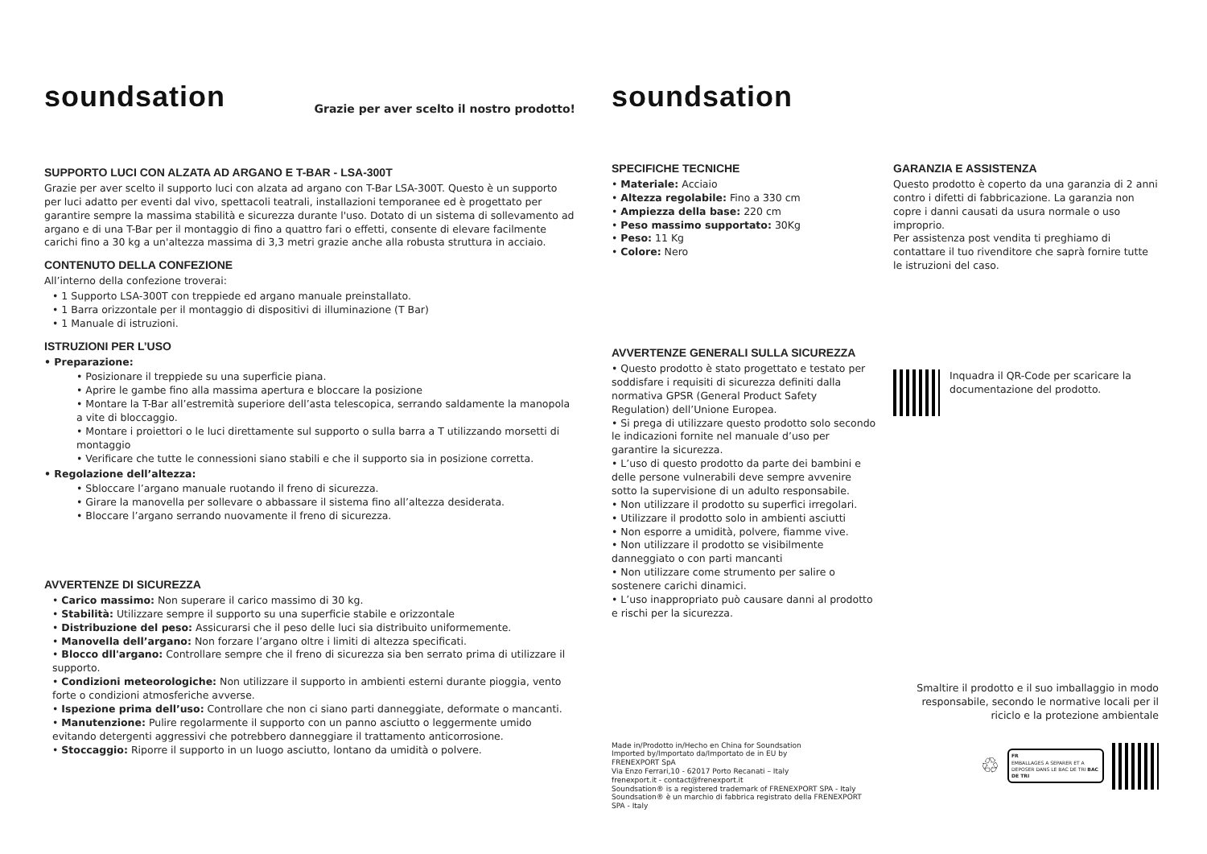soundsation Grazie per aver scelto il nostro prodotto!
SUPPORTO LUCI CON ALZATA AD ARGANO E T-BAR - LSA-300T
Grazie per aver scelto il supporto luci con alzata ad argano con T-Bar LSA-300T. Questo è un supporto per luci adatto per eventi dal vivo, spettacoli teatrali, installazioni temporanee ed è progettato per garantire sempre la massima stabilità e sicurezza durante l'uso. Dotato di un sistema di sollevamento ad argano e di una T-Bar per il montaggio di fino a quattro fari o effetti, consente di elevare facilmente carichi fino a 30 kg a un'altezza massima di 3,3 metri grazie anche alla robusta struttura in acciaio.
CONTENUTO DELLA CONFEZIONE
All’interno della confezione troverai:
• 1 Supporto LSA-300T con treppiede ed argano manuale preinstallato.
• 1 Barra orizzontale per il montaggio di dispositivi di illuminazione (T Bar)
• 1 Manuale di istruzioni.
ISTRUZIONI PER L’USO
• Preparazione:
• Posizionare il treppiede su una superficie piana.
• Aprire le gambe fino alla massima apertura e bloccare la posizione
• Montare la T-Bar all’estremità superiore dell’asta telescopica, serrando saldamente la manopola a vite di bloccaggio.
• Montare i proiettori o le luci direttamente sul supporto o sulla barra a T utilizzando morsetti di montaggio
• Verificare che tutte le connessioni siano stabili e che il supporto sia in posizione corretta.
• Regolazione dell’altezza:
• Sbloccare l’argano manuale ruotando il freno di sicurezza.
• Girare la manovella per sollevare o abbassare il sistema fino all’altezza desiderata.
• Bloccare l’argano serrando nuovamente il freno di sicurezza.
AVVERTENZE DI SICUREZZA
• Carico massimo: Non superare il carico massimo di 30 kg.
• Stabilità: Utilizzare sempre il supporto su una superficie stabile e orizzontale
• Distribuzione del peso: Assicurarsi che il peso delle luci sia distribuito uniformemente.
• Manovella dell’argano: Non forzare l’argano oltre i limiti di altezza specificati.
• Blocco dll'argano: Controllare sempre che il freno di sicurezza sia ben serrato prima di utilizzare il supporto.
• Condizioni meteorologiche: Non utilizzare il supporto in ambienti esterni durante pioggia, vento forte o condizioni atmosferiche avverse.
• Ispezione prima dell’uso: Controllare che non ci siano parti danneggiate, deformate o mancanti.
• Manutenzione: Pulire regolarmente il supporto con un panno asciutto o leggermente umido evitando detergenti aggressivi che potrebbero danneggiare il trattamento anticorrosione.
• Stoccaggio: Riporre il supporto in un luogo asciutto, lontano da umidità o polvere.
soundsation
SPECIFICHE TECNICHE
• Materiale: Acciaio
• Altezza regolabile: Fino a 330 cm
• Ampiezza della base: 220 cm
• Peso massimo supportato: 30Kg
• Peso: 11 Kg
• Colore: Nero
AVVERTENZE GENERALI SULLA SICUREZZA
• Questo prodotto è stato progettato e testato per soddisfare i requisiti di sicurezza definiti dalla normativa GPSR (General Product Safety Regulation) dell’Unione Europea.
• Si prega di utilizzare questo prodotto solo secondo le indicazioni fornite nel manuale d’uso per garantire la sicurezza.
• L’uso di questo prodotto da parte dei bambini e delle persone vulnerabili deve sempre avvenire sotto la supervisione di un adulto responsabile.
• Non utilizzare il prodotto su superfici irregolari.
• Utilizzare il prodotto solo in ambienti asciutti
• Non esporre a umidità, polvere, fiamme vive.
• Non utilizzare il prodotto se visibilmente danneggiato o con parti mancanti
• Non utilizzare come strumento per salire o sostenere carichi dinamici.
• L’uso inappropriato può causare danni al prodotto e rischi per la sicurezza.
Made in/Prodotto in/Hecho en China for Soundsation
Imported by/Importato da/Importato de in EU by
FRENEXPORT SpA
Via Enzo Ferrari,10 - 62017 Porto Recanati – Italy
frenexport.it - contact@frenexport.it
Soundsation® is a registered trademark of FRENEXPORT SPA - Italy
Soundsation® è un marchio di fabbrica registrato della FRENEXPORT SPA - Italy
GARANZIA E ASSISTENZA
Questo prodotto è coperto da una garanzia di 2 anni contro i difetti di fabbricazione. La garanzia non copre i danni causati da usura normale o uso improprio.
Per assistenza post vendita ti preghiamo di contattare il tuo rivenditore che saprà fornire tutte le istruzioni del caso.
Inquadra il QR-Code per scaricare la documentazione del prodotto.
Smaltire il prodotto e il suo imballaggio in modo responsabile, secondo le normative locali per il riciclo e la protezione ambientale
♲
FR
EMBALLAGES A SEPARER ET A DEPOSER DANS LE BAC DE TRI BAC DE TRI